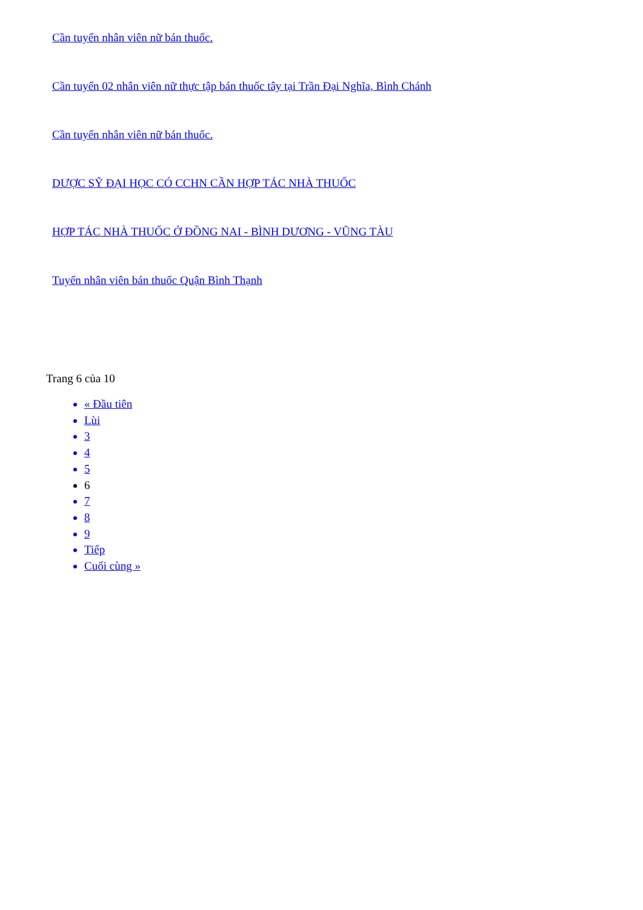Cần tuyển nhân viên nữ bán thuốc.
Cần tuyển 02 nhân viên nữ thực tập bán thuốc tây tại Trần Đại Nghĩa, Bình Chánh
Cần tuyển nhân viên nữ bán thuốc.
DƯỢC SỸ ĐẠI HỌC CÓ CCHN CẦN HỢP TÁC NHÀ THUỐC
HỢP TÁC NHÀ THUỐC Ở ĐỒNG NAI - BÌNH DƯƠNG - VŨNG TÀU
Tuyển nhân viên bán thuốc Quận Bình Thạnh
Trang 6 của 10
« Đầu tiên
Lùi
3
4
5
6
7
8
9
Tiếp
Cuối cùng »